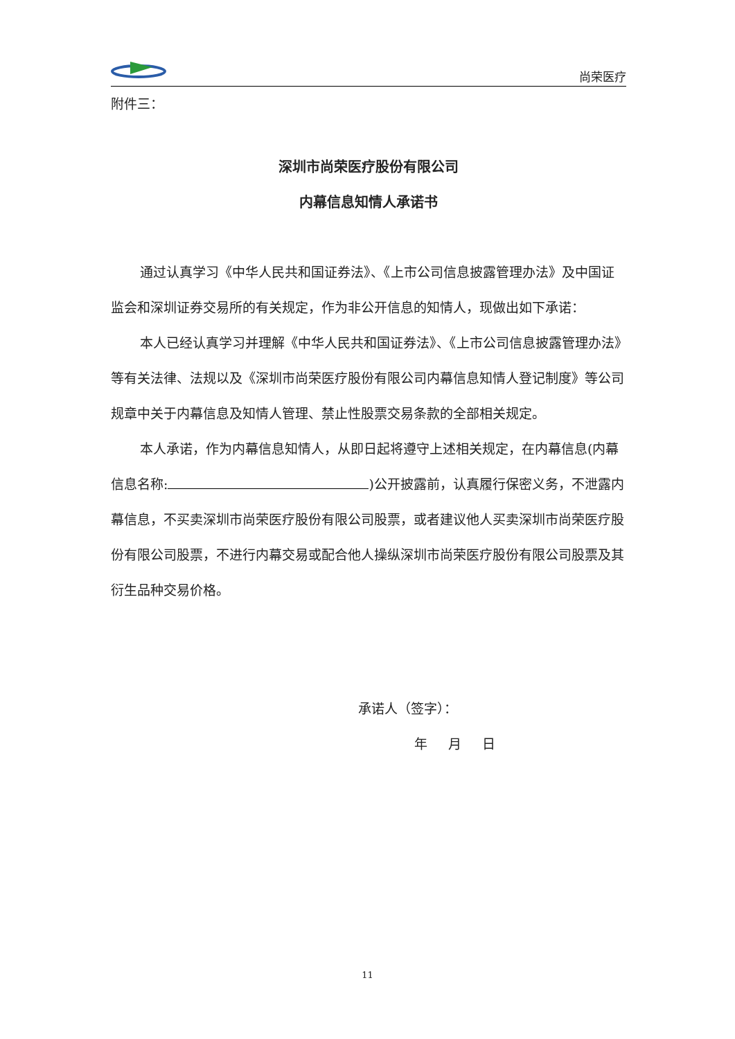尚荣医疗
附件三：
深圳市尚荣医疗股份有限公司
内幕信息知情人承诺书
通过认真学习《中华人民共和国证券法》、《上市公司信息披露管理办法》及中国证监会和深圳证券交易所的有关规定，作为非公开信息的知情人，现做出如下承诺：
本人已经认真学习并理解《中华人民共和国证券法》、《上市公司信息披露管理办法》等有关法律、法规以及《深圳市尚荣医疗股份有限公司内幕信息知情人登记制度》等公司规章中关于内幕信息及知情人管理、禁止性股票交易条款的全部相关规定。
本人承诺，作为内幕信息知情人，从即日起将遵守上述相关规定，在内幕信息(内幕信息名称: )公开披露前，认真履行保密义务，不泄露内幕信息，不买卖深圳市尚荣医疗股份有限公司股票，或者建议他人买卖深圳市尚荣医疗股份有限公司股票，不进行内幕交易或配合他人操纵深圳市尚荣医疗股份有限公司股票及其衍生品种交易价格。
承诺人（签字）：
年 月 日
11